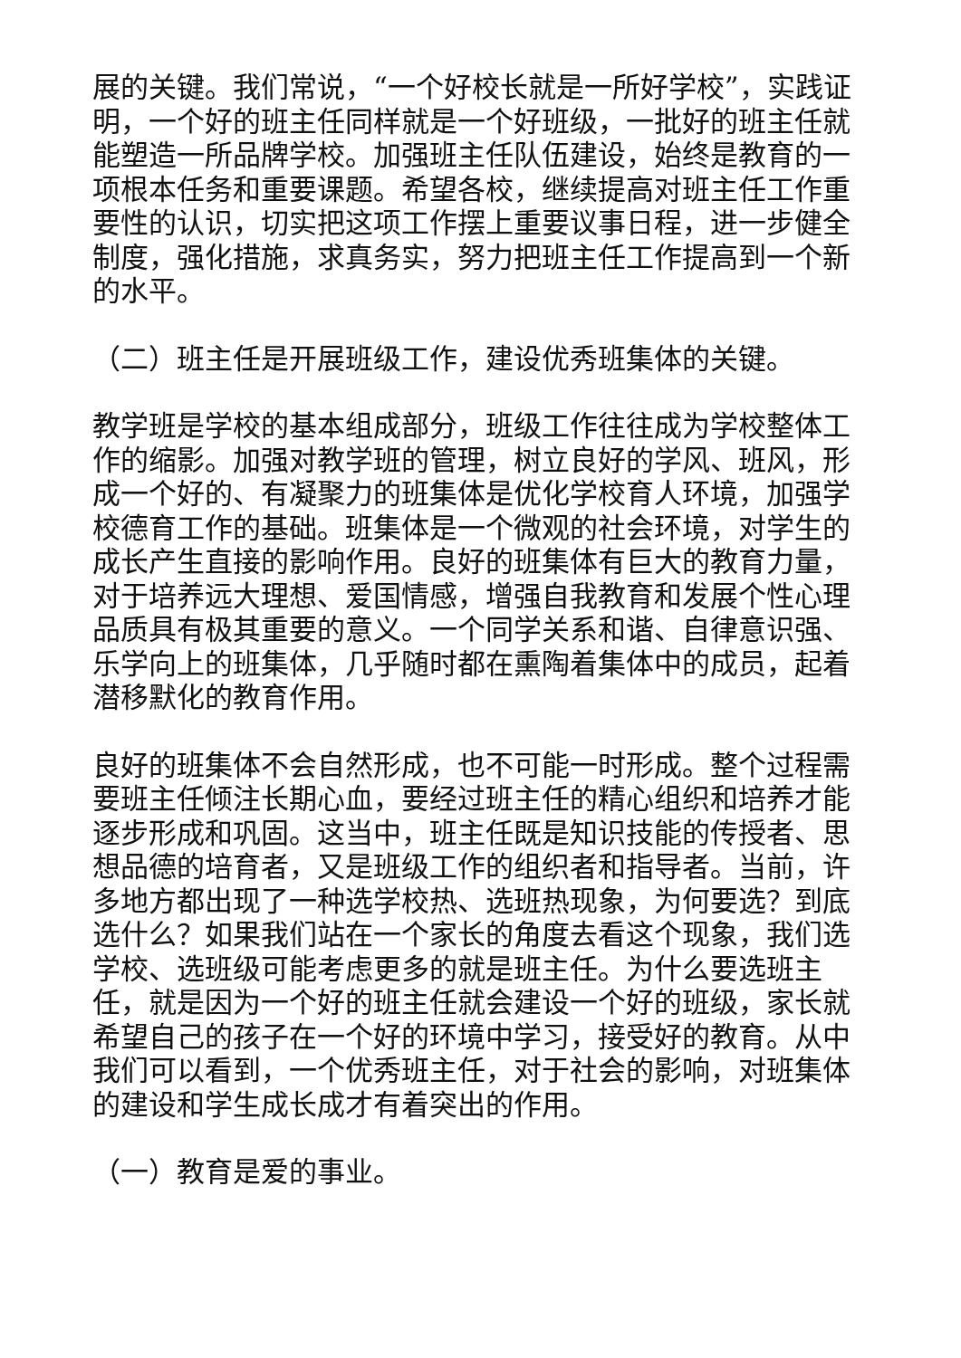展的关键。我们常说，“一个好校长就是一所好学校”，实践证明，一个好的班主任同样就是一个好班级，一批好的班主任就能塑造一所品牌学校。加强班主任队伍建设，始终是教育的一项根本任务和重要课题。希望各校，继续提高对班主任工作重要性的认识，切实把这项工作摆上重要议事日程，进一步健全制度，强化措施，求真务实，努力把班主任工作提高到一个新的水平。
（二）班主任是开展班级工作，建设优秀班集体的关键。
教学班是学校的基本组成部分，班级工作往往成为学校整体工作的缩影。加强对教学班的管理，树立良好的学风、班风，形成一个好的、有凝聚力的班集体是优化学校育人环境，加强学校德育工作的基础。班集体是一个微观的社会环境，对学生的成长产生直接的影响作用。良好的班集体有巨大的教育力量，对于培养远大理想、爱国情感，增强自我教育和发展个性心理品质具有极其重要的意义。一个同学关系和谐、自律意识强、乐学向上的班集体，几乎随时都在熏陶着集体中的成员，起着潜移默化的教育作用。
良好的班集体不会自然形成，也不可能一时形成。整个过程需要班主任倾注长期心血，要经过班主任的精心组织和培养才能逐步形成和巩固。这当中，班主任既是知识技能的传授者、思想品德的培育者，又是班级工作的组织者和指导者。当前，许多地方都出现了一种选学校热、选班热现象，为何要选？到底选什么？如果我们站在一个家长的角度去看这个现象，我们选学校、选班级可能考虑更多的就是班主任。为什么要选班主任，就是因为一个好的班主任就会建设一个好的班级，家长就希望自己的孩子在一个好的环境中学习，接受好的教育。从中我们可以看到，一个优秀班主任，对于社会的影响，对班集体的建设和学生成长成才有着突出的作用。
（一）教育是爱的事业。